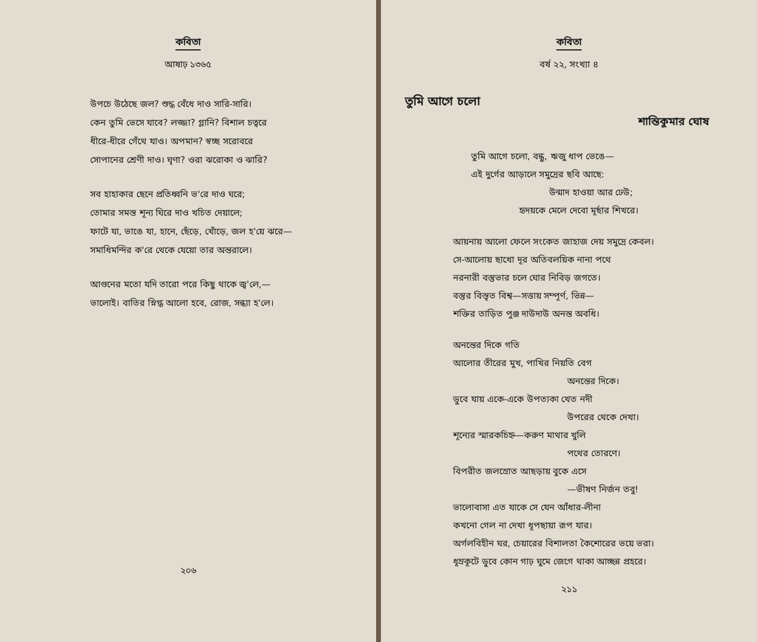কবিতা
আষাঢ় ১৩৬৫
উপচে উঠেছে জল? শুদ্ধ বেঁধে দাও সারি-সারি।
কেন তুমি ভেসে যাবে? লজ্জা? গ্লানি? বিশাল চত্বরে
ধীরে-ধীরে গেঁথে যাও। অপমান? স্বচ্ছ সরোবরে
সোপানের শ্রেণী দাও। ঘৃণা? ওরা ঝরোকা ও ঝারি?
সব হাহাকার ছেনে প্রতিধ্বনি ভ'রে দাও ঘরে;
তোমার সমস্ত শূন্য ঘিরে দাও খচিত দেয়ালে;
ফাটে যা, ভাঙে যা, হানে, ছেঁড়ে, খোঁড়ে, জল হ'য়ে ঝরে—
সমাধিমন্দির ক'রে থেকে যেয়ো তার অন্তরালে।
আগুনের মতো যদি তারো পরে কিছু থাকে জ্ব'লে,—
ভালোই। বাতির স্নিগ্ধ আলো হবে, রোজ, সন্ধ্যা হ'লে।
২০৬
কবিতা
বর্ষ ২২, সংখ্যা ৪
তুমি আগে চলো
শান্তিকুমার ঘোষ
তুমি আগে চলো, বন্ধু, ঋজু ধাপ ভেঙে—
এই দুর্গের আড়ালে সমুদ্রের ছবি আছে:
উন্মাদ হাওয়া আর ঢেউ;
হৃদয়কে মেলে দেবো মূর্ছার শিখরে।
আয়নায় আলো ফেলে সংকেত জাহাজ দেয় সমুদ্রে কেবল।
সে-আলোয় ছাখো দূর অতিবলয়িক নানা পথে
নরনারী বস্তুভার চলে ঘোর নিবিড় জগতে।
বস্তুর বিস্তৃত বিশ্ব—সত্তায় সম্পূর্ণ, ভিন্ন—
শক্তির তাড়িত পুঞ্জ দাউদাউ অনন্ত অবধি।
অনন্তের দিকে গতি
আলোর তীরের মুখ, পাখির নিয়তি বেগ
অনন্তের দিকে।
ডুবে যায় একে-একে উপত্যকা খেত নদী
উপরের থেকে দেখা।
শূন্যের স্মারকচিহ্ন—করুণ মাথার খুলি
পথের তোরণে।
বিপরীত জলস্রোত আছড়ায় বুকে এসে
—ভীষণ নির্জন তবু!
ভালোবাসা এত যাকে সে যেন আঁধার-লীনা
কখনো গেল না দেখা ধূপছায়া রূপ যার।
অর্গলবিহীন ঘর, চেয়ারের বিশালতা কৈশোরের ভয়ে ভরা।
ধূম্রকূটে ডুবে কোন গাঢ় ঘুমে জেগে থাকা আচ্ছন্ন প্রহরে।
২১১